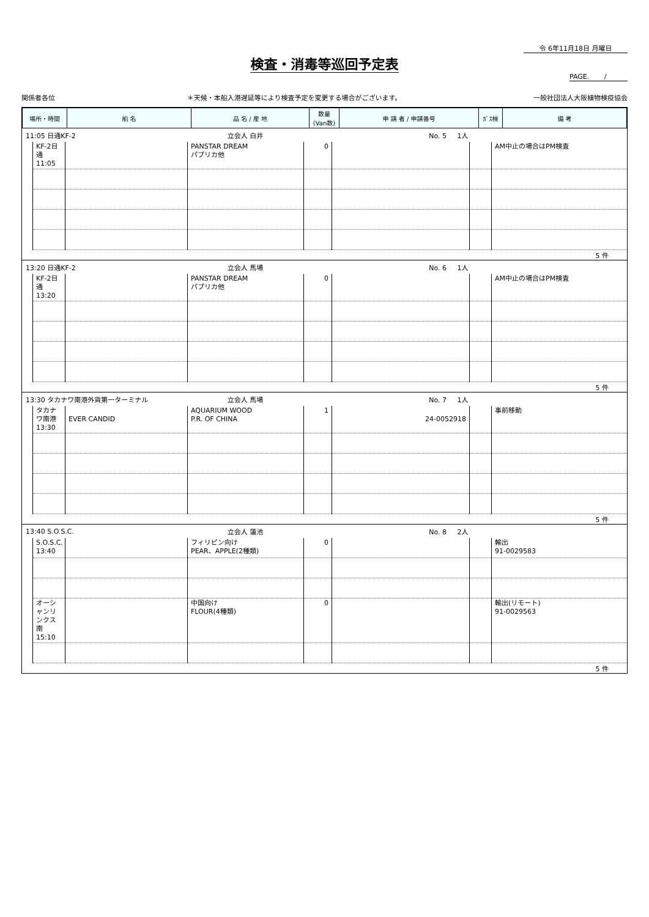令 6年11月18日 月曜日
検査・消毒等巡回予定表
PAGE. /
関係者各位 ＊天候・本船入港遅延等により検査予定を変更する場合がございます。 一般社団法人大阪植物検疫協会
| 場所・時間 | 船 名 | 品 名 / 産 地 | 数量 (Van数) | 申 請 者 / 申請番号 | ｶﾞｽ検 | 備 考 |
| --- | --- | --- | --- | --- | --- | --- |
| 11:05 日通KF-2 | 立会人 白井 | No. 5 1人 |
| KF-2日通 11:05 | | PANSTAR DREAM パプリカ他 | 0 | | | AM中止の場合はPM検査 |
5 件
| 13:20 日通KF-2 | 立会人 馬場 | No. 6 1人 |
| KF-2日通 13:20 | | PANSTAR DREAM パプリカ他 | 0 | | | AM中止の場合はPM検査 |
5 件
| 13:30 タカナワ南港外貨第一ターミナル | 立会人 馬場 | No. 7 1人 |
| タカナワ南港 13:30 | EVER CANDID | AQUARIUM WOOD P.R. OF CHINA | 1 | 24-0052918 | | 事前移動 |
5 件
| 13:40 S.O.S.C. | 立会人 蓮池 | No. 8 2人 |
| S.O.S.C. 13:40 | | フィリピン向け PEAR、APPLE(2種類) | 0 | | | 輸出 91-0029583 |
| オーシャンリンクス南 15:10 | | 中国向け FLOUR(4種類) | 0 | | | 輸出(リモート) 91-0029563 |
5 件